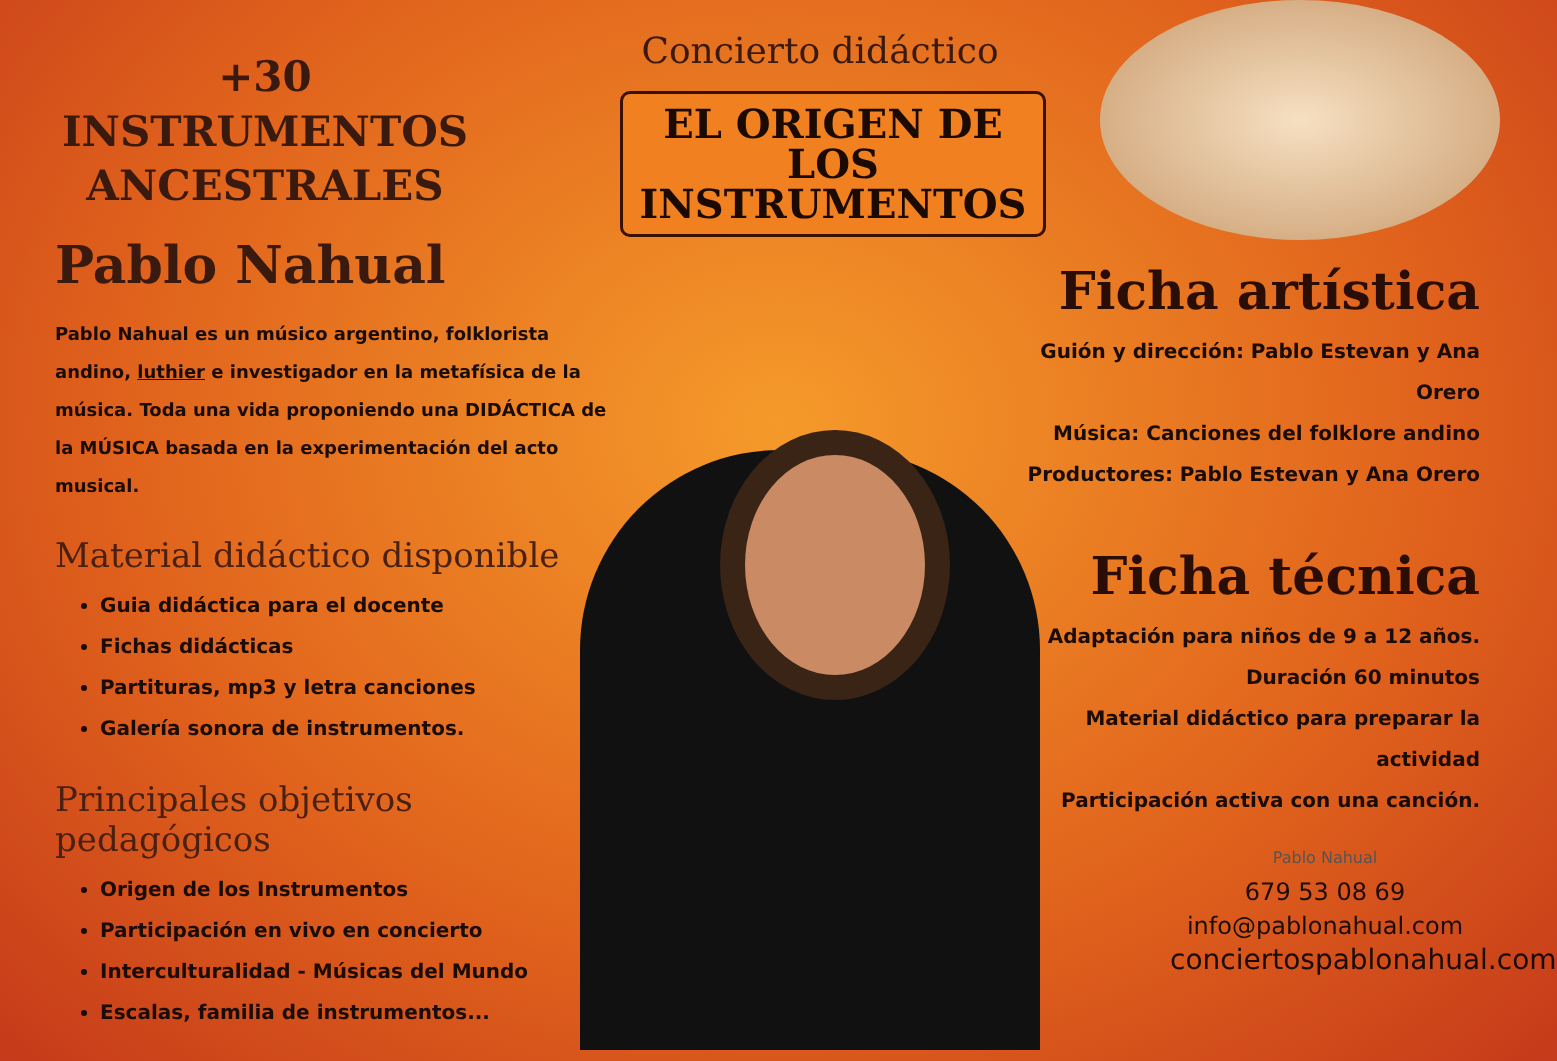+30 INSTRUMENTOS ANCESTRALES
Pablo Nahual
Pablo Nahual es un músico argentino, folklorista andino, luthier e investigador en la metafísica de la música. Toda una vida proponiendo una DIDÁCTICA de la MÚSICA basada en la experimentación del acto musical.
Material didáctico disponible
Guia didáctica para el docente
Fichas didácticas
Partituras, mp3 y letra canciones
Galería sonora de instrumentos.
Principales objetivos pedagógicos
Origen de los Instrumentos
Participación en vivo en concierto
Interculturalidad - Músicas del Mundo
Escalas, familia de instrumentos...
Concierto didáctico
EL ORIGEN DE LOS
INSTRUMENTOS
Ficha artística
Guión y dirección: Pablo Estevan y Ana Orero
Música: Canciones del folklore andino
Productores: Pablo Estevan y Ana Orero
Ficha técnica
Adaptación para niños de 9 a 12 años.
Duración 60 minutos
Material didáctico para preparar la actividad
Participación activa con una canción.
Pablo Nahual
679 53 08 69
info@pablonahual.com
conciertospablonahual.com